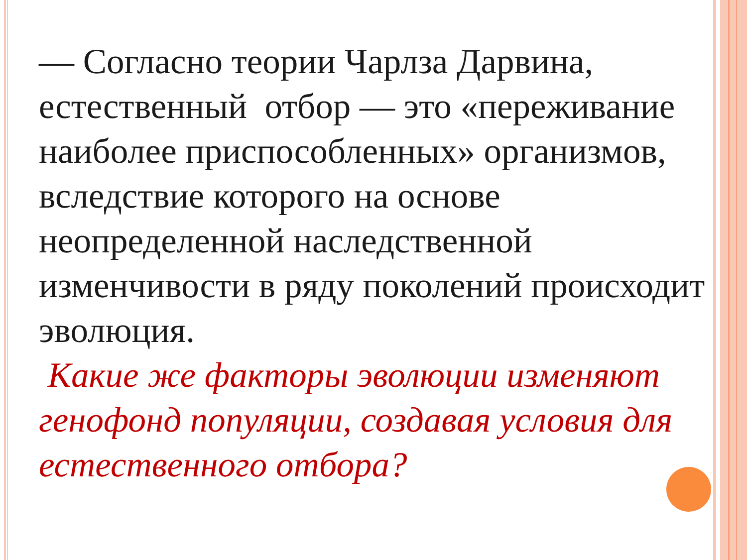— Согласно теории Чарлза Дарвина, естественный отбор — это «переживание наиболее приспособленных» организмов, вследствие которого на основе неопределенной наследственной изменчивости в ряду поколений происходит эволюция.
Какие же факторы эволюции изменяют генофонд популяции, создавая условия для естественного отбора?